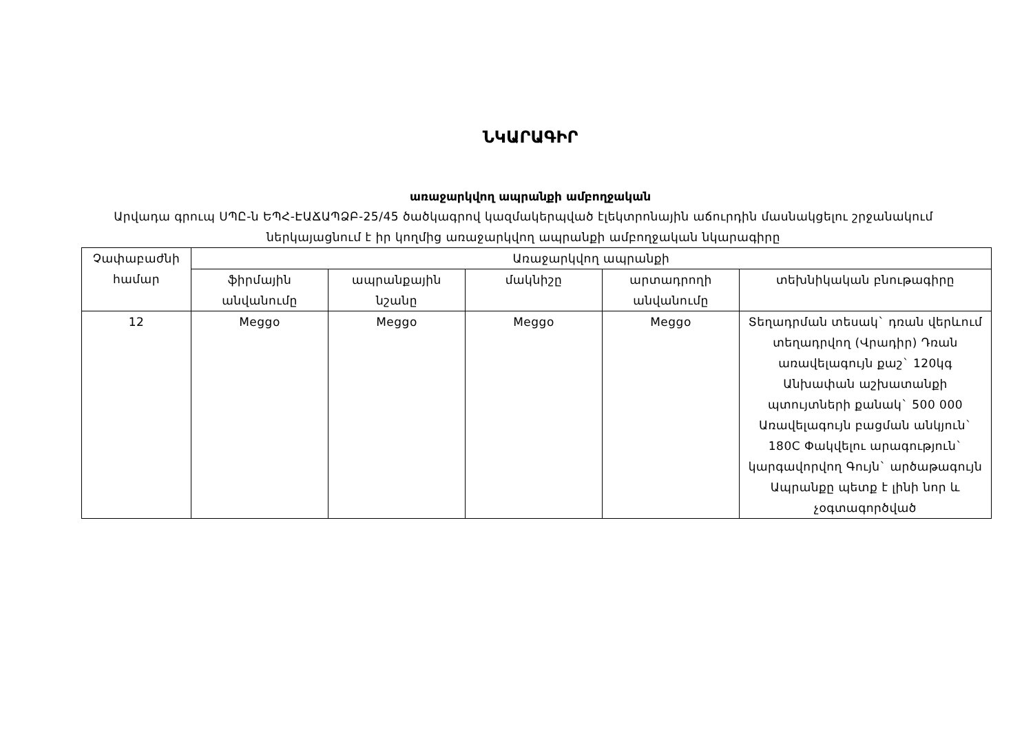ՆԿԱՐԱԳԻՐ
առաջարկվող ապրանքի ամբողջական
Արվադա գրուպ ՍՊԸ-ն ԵՊՀ-ԷԱՃԱՊՁԲ-25/45 ծածկագրով կազմակերպված էլեկտրոնային աճուրդին մասնակցելու շրջանակում ներկայացնում է իր կողմից առաջարկվող ապրանքի ամբողջական նկարագիրը
| Չափաբաժնի համար | Առաջարկվող ապրանքի | | | | |
| --- | --- | --- | --- | --- | --- |
| | ֆիրմային անվանումը | ապրանքային նշանը | մակնիշը | արտադրողի անվանումը | տեխնիկական բնութագիրը |
| 12 | Meggo | Meggo | Meggo | Meggo | Տեղադրման տեսակ` դռան վերևում տեղադրվող (Վրադիր) Դռան առավելագույն քաշ` 120կգ Անխափան աշխատանքի պտույտների քանակ` 500 000 Առավելագույն բացման անկյուն` 180C Փակվելու արագություն` կարգավորվող Գույն` արծաթագույն Ապրանքը պետք է լինի նոր և չօգտագործված |